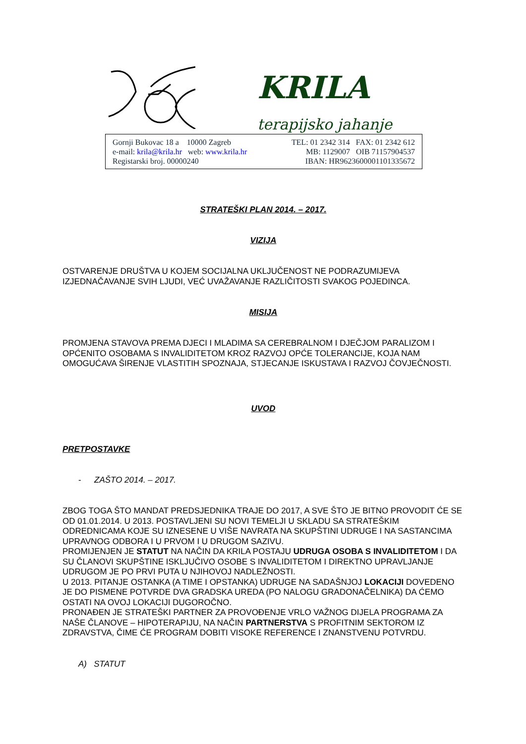KRILA
terapijsko jahanje
Gornji Bukovac 18 a 10000 Zagreb
e-mail: krila@krila.hr web: www.krila.hr
Registarski broj. 00000240
TEL: 01 2342 314 FAX: 01 2342 612
MB: 1129007 OIB 71157904537
IBAN: HR9623600001101335672
STRATEŠKI PLAN 2014. – 2017.
VIZIJA
OSTVARENJE DRUŠTVA U KOJEM SOCIJALNA UKLJUČENOST NE PODRAZUMIJEVA IZJEDNAČAVANJE SVIH LJUDI, VEĆ UVAŽAVANJE RAZLIČITOSTI SVAKOG POJEDINCA.
MISIJA
PROMJENA STAVOVA PREMA DJECI I MLADIMA SA CEREBRALNOM I DJEČJOM PARALIZOM I OPĆENITO OSOBAMA S INVALIDITETOM KROZ RAZVOJ OPĆE TOLERANCIJE, KOJA NAM OMOGUĆAVA ŠIRENJE VLASTITIH SPOZNAJA, STJECANJE ISKUSTAVA I RAZVOJ ČOVJEČNOSTI.
UVOD
PRETPOSTAVKE
- ZAŠTO 2014. – 2017.
ZBOG TOGA ŠTO MANDAT PREDSJEDNIKA TRAJE DO 2017, A SVE ŠTO JE BITNO PROVODIT ĆE SE OD 01.01.2014. U 2013. POSTAVLJENI SU NOVI TEMELJI U SKLADU SA STRATEŠKIM ODREDNICAMA KOJE SU IZNESENE U VIŠE NAVRATA NA SKUPŠTINI UDRUGE I NA SASTANCIMA UPRAVNOG ODBORA I U PRVOM I U DRUGOM SAZIVU.
PROMIJENJEN JE STATUT NA NAČIN DA KRILA POSTAJU UDRUGA OSOBA S INVALIDITETOM I DA SU ČLANOVI SKUPŠTINE ISKLJUČIVO OSOBE S INVALIDITETOM I DIREKTNO UPRAVLJANJE UDRUGOM JE PO PRVI PUTA U NJIHOVOJ NADLEŽNOSTI.
U 2013. PITANJE OSTANKA (A TIME I OPSTANKA) UDRUGE NA SADAŠNJOJ LOKACIJI DOVEDENO JE DO PISMENE POTVRDE DVA GRADSKA UREDA (PO NALOGU GRADONAČELNIKA) DA ĆEMO OSTATI NA OVOJ LOKACIJI DUGOROČNO.
PRONAĐEN JE STRATEŠKI PARTNER ZA PROVOĐENJE VRLO VAŽNOG DIJELA PROGRAMA ZA NAŠE ČLANOVE – HIPOTERAPIJU, NA NAČIN PARTNERSTVA S PROFITNIM SEKTOROM IZ ZDRAVSTVA, ČIME ĆE PROGRAM DOBITI VISOKE REFERENCE I ZNANSTVENU POTVRDU.
A) STATUT